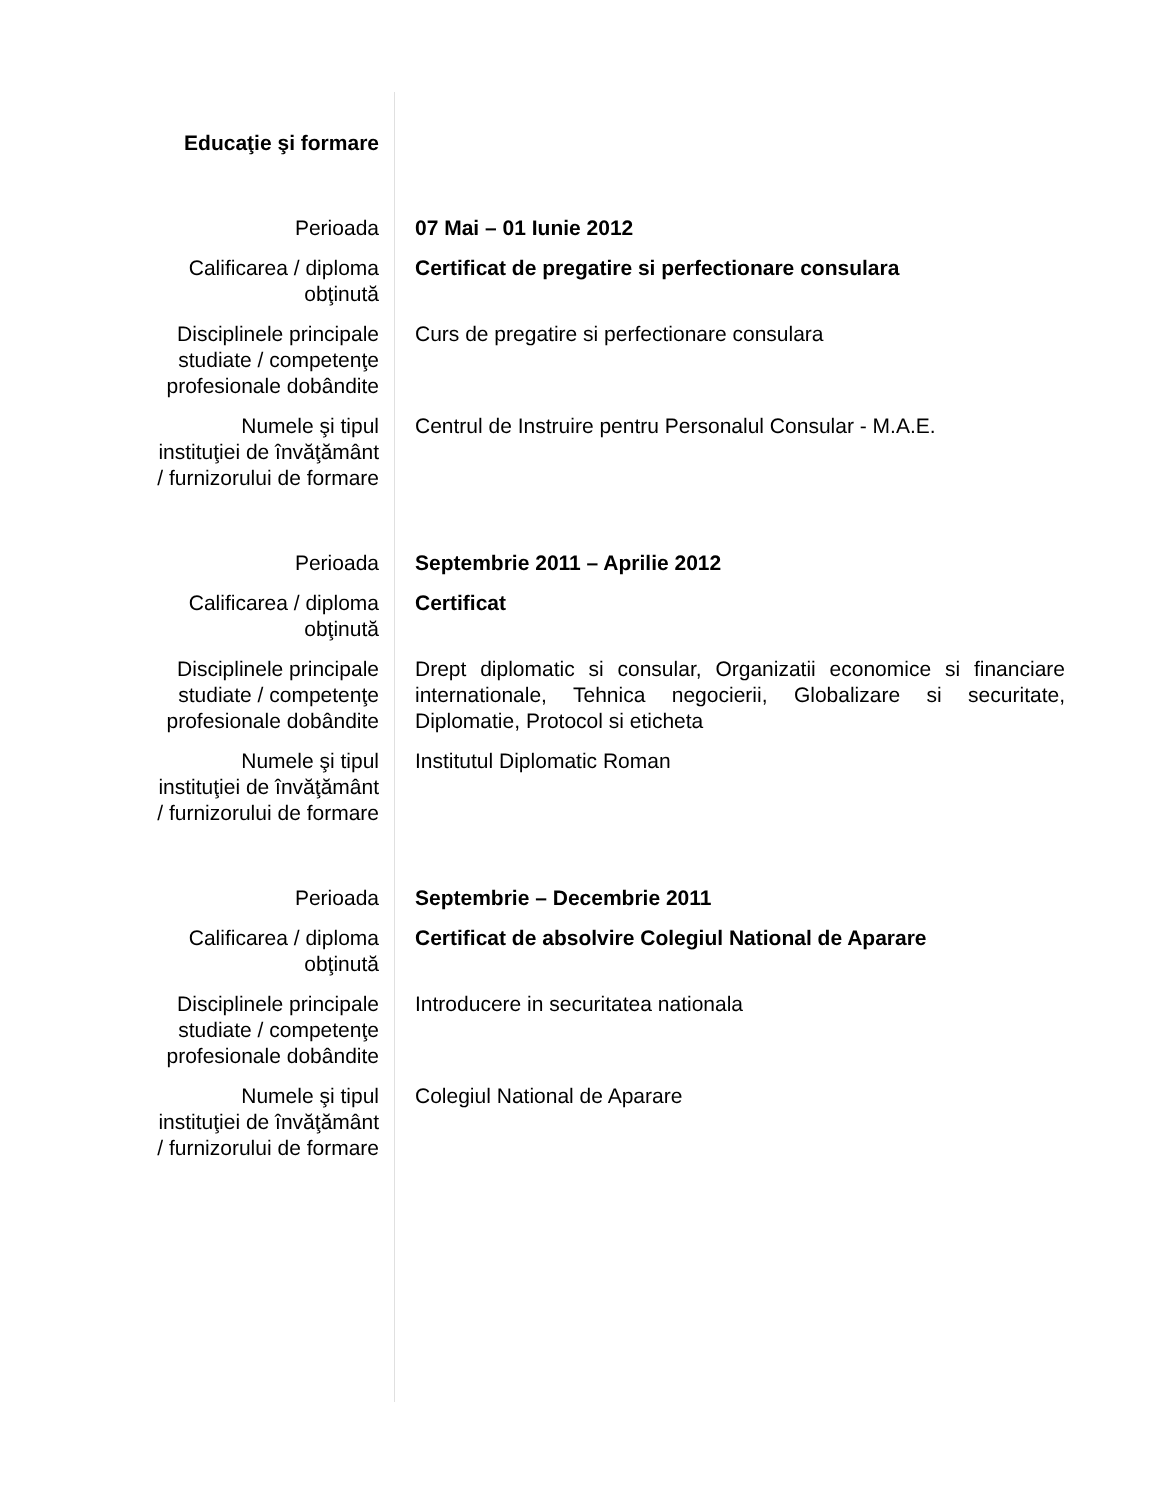| Educaţie şi formare | |
| Perioada | 07 Mai – 01 Iunie 2012 |
| Calificarea / diploma obţinută | Certificat de pregatire si perfectionare consulara |
| Disciplinele principale studiate / competenţe profesionale dobândite | Curs de pregatire si perfectionare consulara |
| Numele şi tipul instituţiei de învăţământ / furnizorului de formare | Centrul de Instruire pentru Personalul Consular - M.A.E. |
| Perioada | Septembrie 2011 – Aprilie 2012 |
| Calificarea / diploma obţinută | Certificat |
| Disciplinele principale studiate / competenţe profesionale dobândite | Drept diplomatic si consular, Organizatii economice si financiare internationale, Tehnica negocierii, Globalizare si securitate, Diplomatie, Protocol si eticheta |
| Numele şi tipul instituţiei de învăţământ / furnizorului de formare | Institutul Diplomatic Roman |
| Perioada | Septembrie – Decembrie 2011 |
| Calificarea / diploma obţinută | Certificat de absolvire Colegiul National de Aparare |
| Disciplinele principale studiate / competenţe profesionale dobândite | Introducere in securitatea nationala |
| Numele şi tipul instituţiei de învăţământ / furnizorului de formare | Colegiul National de Aparare |